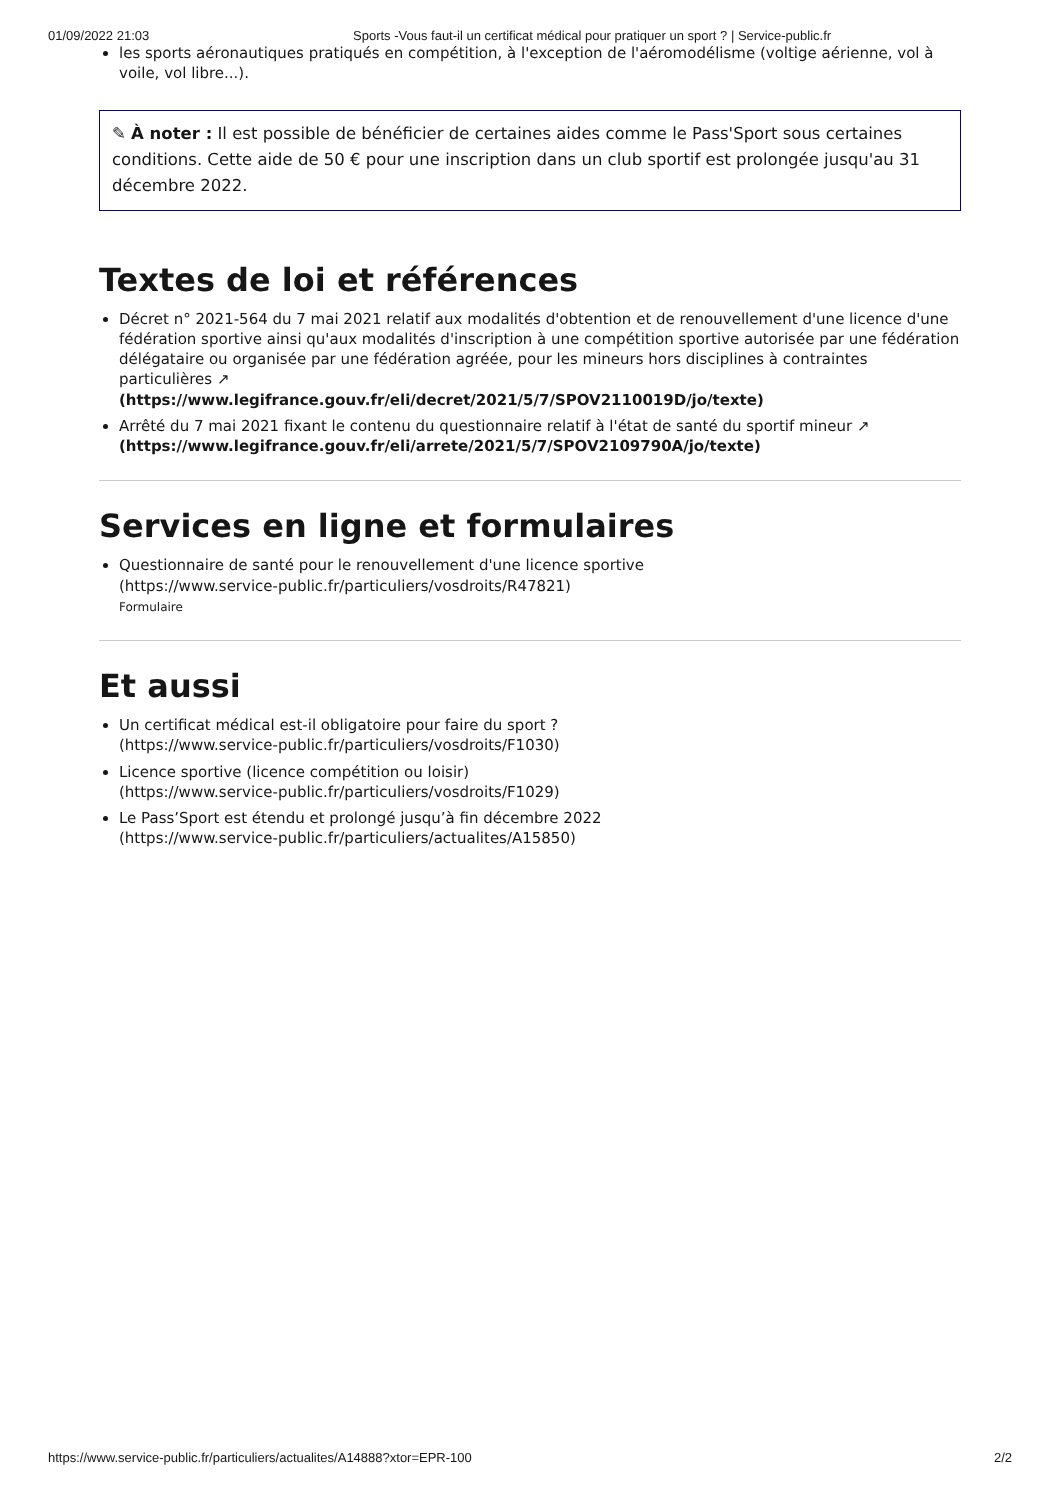01/09/2022 21:03 Sports -Vous faut-il un certificat médical pour pratiquer un sport ? | Service-public.fr
les sports aéronautiques pratiqués en compétition, à l'exception de l'aéromodélisme (voltige aérienne, vol à voile, vol libre...).
✎ À noter : Il est possible de bénéficier de certaines aides comme le Pass'Sport sous certaines conditions. Cette aide de 50 € pour une inscription dans un club sportif est prolongée jusqu'au 31 décembre 2022.
Textes de loi et références
Décret n° 2021-564 du 7 mai 2021 relatif aux modalités d'obtention et de renouvellement d'une licence d'une fédération sportive ainsi qu'aux modalités d'inscription à une compétition sportive autorisée par une fédération délégataire ou organisée par une fédération agréée, pour les mineurs hors disciplines à contraintes particulières ↗
(https://www.legifrance.gouv.fr/eli/decret/2021/5/7/SPOV2110019D/jo/texte)
Arrêté du 7 mai 2021 fixant le contenu du questionnaire relatif à l'état de santé du sportif mineur ↗
(https://www.legifrance.gouv.fr/eli/arrete/2021/5/7/SPOV2109790A/jo/texte)
Services en ligne et formulaires
Questionnaire de santé pour le renouvellement d'une licence sportive
(https://www.service-public.fr/particuliers/vosdroits/R47821)
Formulaire
Et aussi
Un certificat médical est-il obligatoire pour faire du sport ?
(https://www.service-public.fr/particuliers/vosdroits/F1030)
Licence sportive (licence compétition ou loisir)
(https://www.service-public.fr/particuliers/vosdroits/F1029)
Le Pass’Sport est étendu et prolongé jusqu’à fin décembre 2022
(https://www.service-public.fr/particuliers/actualites/A15850)
https://www.service-public.fr/particuliers/actualites/A14888?xtor=EPR-100 2/2